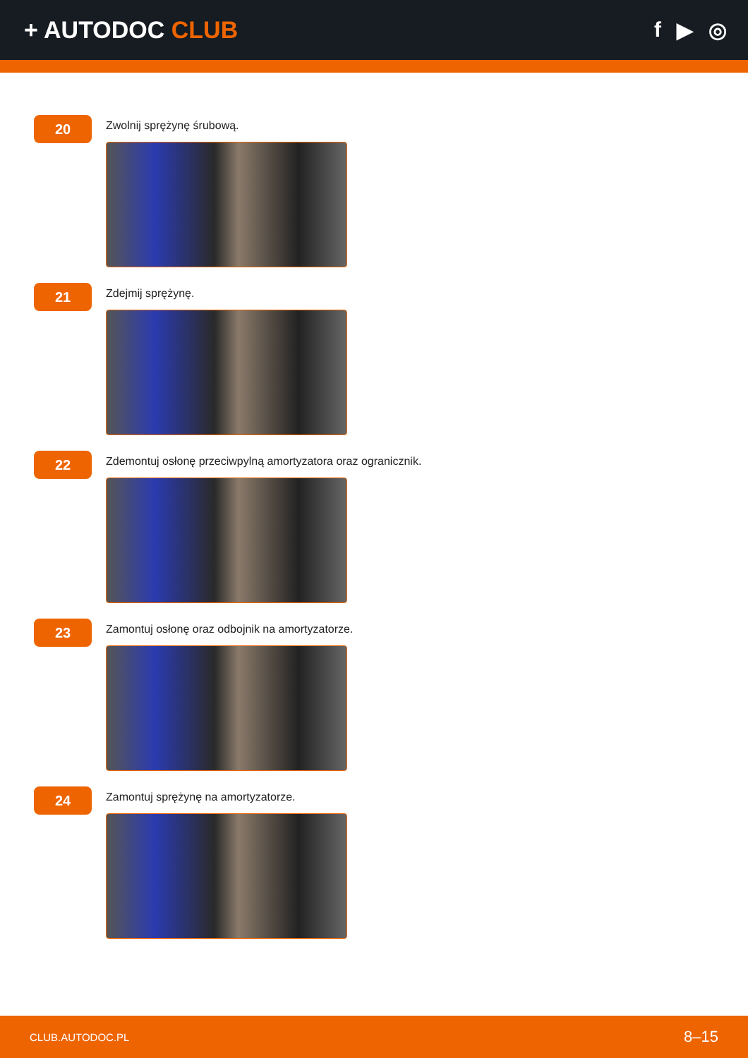+ AUTODOC CLUB f ▶ ◎
20
Zwolnij sprężynę śrubową.
21
Zdejmij sprężynę.
22
Zdemontuj osłonę przeciwpylną amortyzatora oraz ogranicznik.
23
Zamontuj osłonę oraz odbojnik na amortyzatorze.
24
Zamontuj sprężynę na amortyzatorze.
CLUB.AUTODOC.PL 8–15